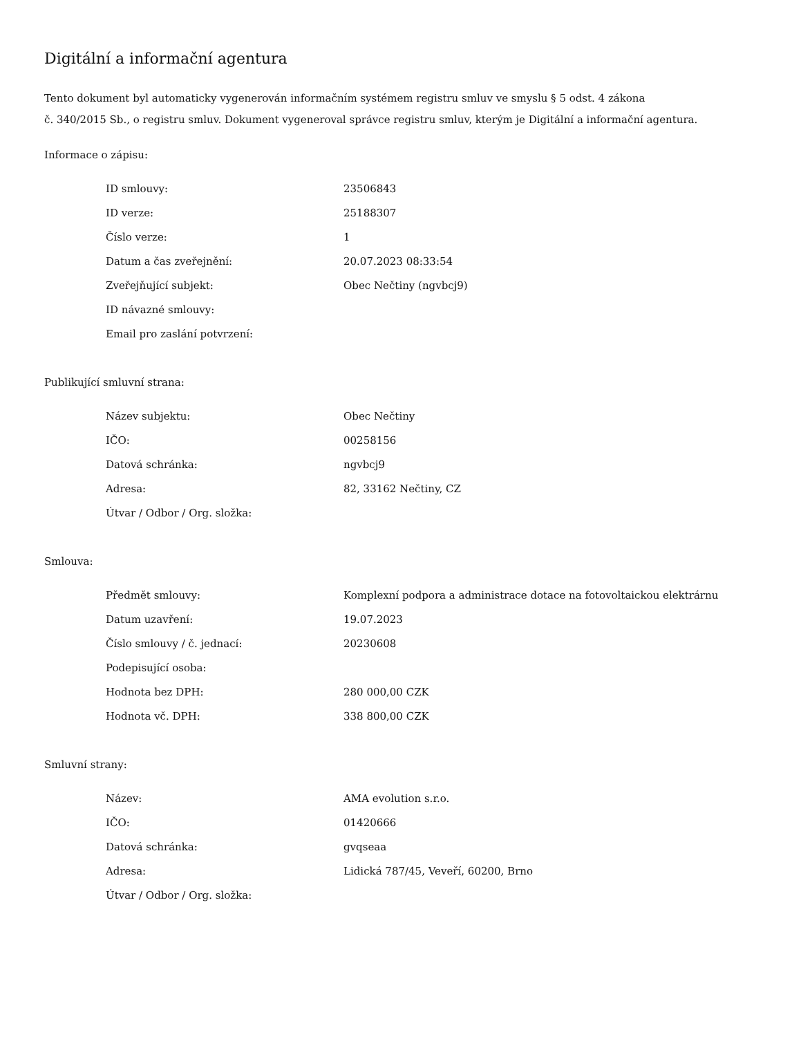Digitální a informační agentura
Tento dokument byl automaticky vygenerován informačním systémem registru smluv ve smyslu § 5 odst. 4 zákona
č. 340/2015 Sb., o registru smluv. Dokument vygeneroval správce registru smluv, kterým je Digitální a informační agentura.
Informace o zápisu:
| ID smlouvy: | 23506843 |
| ID verze: | 25188307 |
| Číslo verze: | 1 |
| Datum a čas zveřejnění: | 20.07.2023 08:33:54 |
| Zveřejňující subjekt: | Obec Nečtiny (ngvbcj9) |
| ID návazné smlouvy: | |
| Email pro zaslání potvrzení: | |
Publikující smluvní strana:
| Název subjektu: | Obec Nečtiny |
| IČO: | 00258156 |
| Datová schránka: | ngvbcj9 |
| Adresa: | 82, 33162 Nečtiny, CZ |
| Útvar / Odbor / Org. složka: | |
Smlouva:
| Předmět smlouvy: | Komplexní podpora a administrace dotace na fotovoltaickou elektrárnu |
| Datum uzavření: | 19.07.2023 |
| Číslo smlouvy / č. jednací: | 20230608 |
| Podepisující osoba: | |
| Hodnota bez DPH: | 280 000,00 CZK |
| Hodnota vč. DPH: | 338 800,00 CZK |
Smluvní strany:
| Název: | AMA evolution s.r.o. |
| IČO: | 01420666 |
| Datová schránka: | gvqseaa |
| Adresa: | Lidická 787/45, Veveří, 60200, Brno |
| Útvar / Odbor / Org. složka: | |